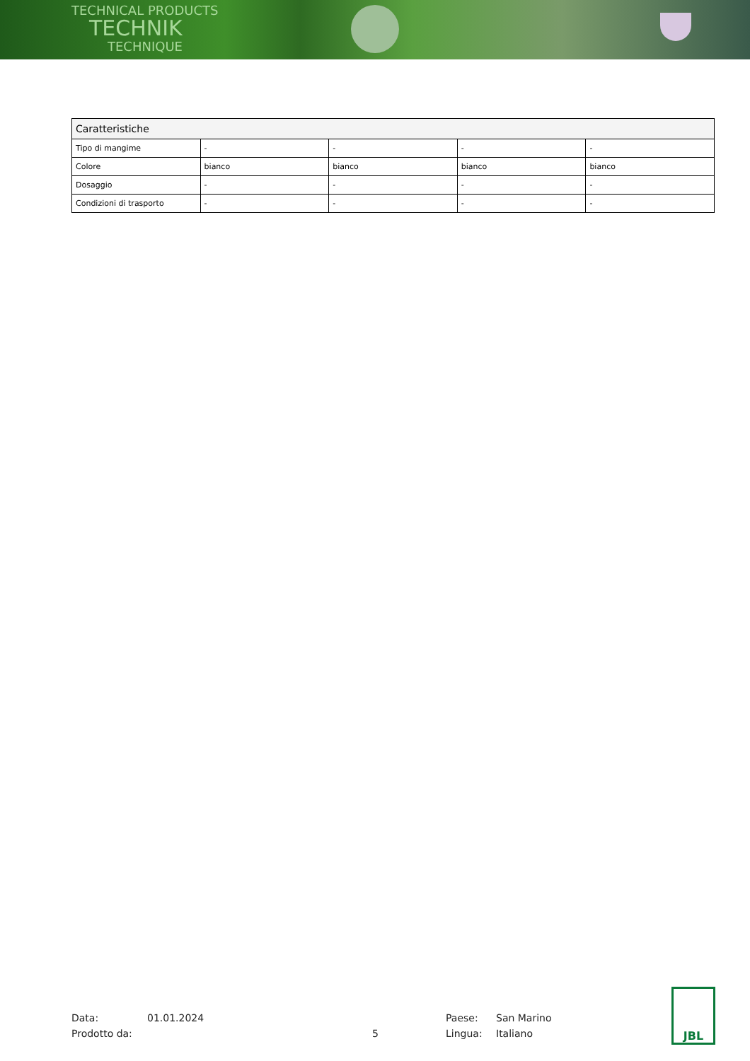TECHNICAL PRODUCTS
TECHNIK
TECHNIQUE
| Caratteristiche | | | | |
| --- | --- | --- | --- | --- |
| Tipo di mangime | - | - | - | - |
| Colore | bianco | bianco | bianco | bianco |
| Dosaggio | - | - | - | - |
| Condizioni di trasporto | - | - | - | - |
Data:
Prodotto da:
01.01.2024
5 Paese:
Lingua:
San Marino
Italiano
JBL